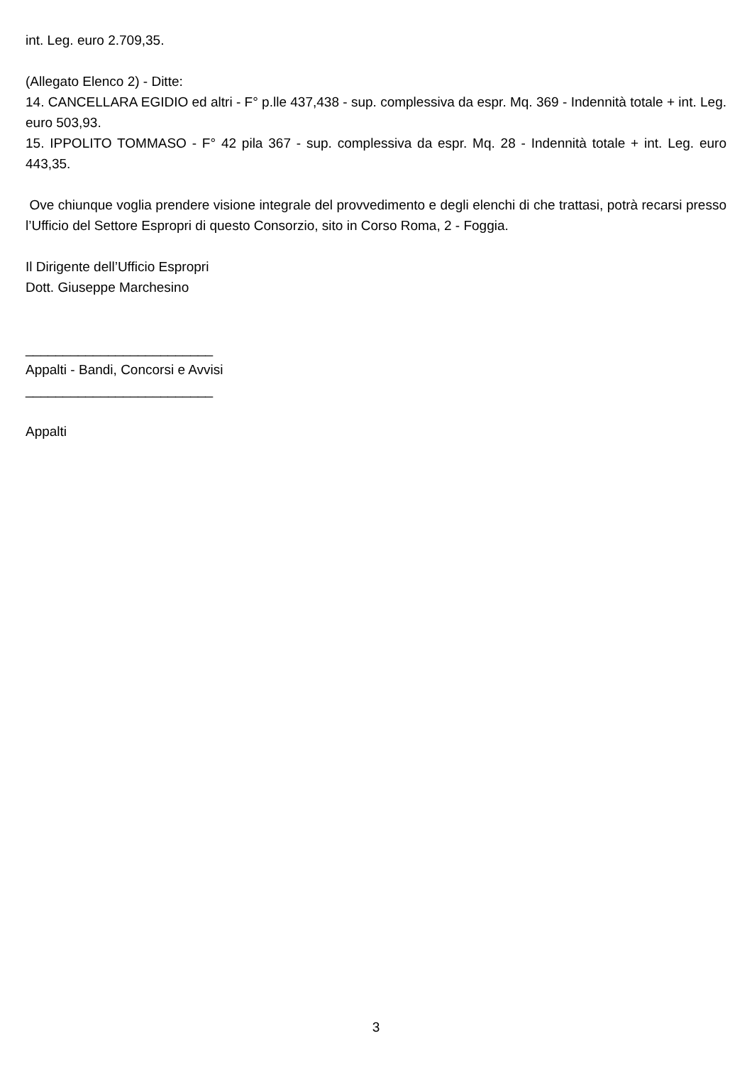int. Leg. euro 2.709,35.
(Allegato Elenco 2) - Ditte:
14. CANCELLARA EGIDIO ed altri - F° p.lle 437,438 - sup. complessiva da espr. Mq. 369 - Indennità totale + int. Leg. euro 503,93.
15. IPPOLITO TOMMASO - F° 42 pila 367 - sup. complessiva da espr. Mq. 28 - Indennità totale + int. Leg. euro 443,35.
Ove chiunque voglia prendere visione integrale del provvedimento e degli elenchi di che trattasi, potrà recarsi presso l’Ufficio del Settore Espropri di questo Consorzio, sito in Corso Roma, 2 - Foggia.
Il Dirigente dell’Ufficio Espropri
Dott. Giuseppe Marchesino
_________________________
Appalti - Bandi, Concorsi e Avvisi
_________________________
Appalti
3